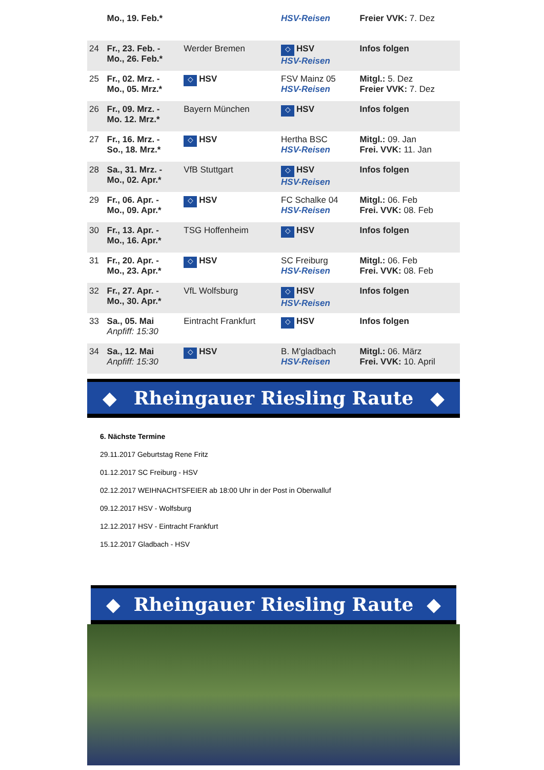| | Mo., 19. Feb.* | | HSV-Reisen | Freier VVK: 7. Dez |
| 24 | Fr., 23. Feb. - Mo., 26. Feb.* | Werder Bremen | ◇ HSV HSV-Reisen | Infos folgen |
| 25 | Fr., 02. Mrz. - Mo., 05. Mrz.* | ◇ HSV | FSV Mainz 05 HSV-Reisen | Mitgl.: 5. Dez Freier VVK: 7. Dez |
| 26 | Fr., 09. Mrz. - Mo. 12. Mrz.* | Bayern München | ◇ HSV | Infos folgen |
| 27 | Fr., 16. Mrz. - So., 18. Mrz.* | ◇ HSV | Hertha BSC HSV-Reisen | Mitgl.: 09. Jan Frei. VVK: 11. Jan |
| 28 | Sa., 31. Mrz. - Mo., 02. Apr.* | VfB Stuttgart | ◇ HSV HSV-Reisen | Infos folgen |
| 29 | Fr., 06. Apr. - Mo., 09. Apr.* | ◇ HSV | FC Schalke 04 HSV-Reisen | Mitgl.: 06. Feb Frei. VVK: 08. Feb |
| 30 | Fr., 13. Apr. - Mo., 16. Apr.* | TSG Hoffenheim | ◇ HSV | Infos folgen |
| 31 | Fr., 20. Apr. - Mo., 23. Apr.* | ◇ HSV | SC Freiburg HSV-Reisen | Mitgl.: 06. Feb Frei. VVK: 08. Feb |
| 32 | Fr., 27. Apr. - Mo., 30. Apr.* | VfL Wolfsburg | ◇ HSV HSV-Reisen | Infos folgen |
| 33 | Sa., 05. Mai Anpfiff: 15:30 | Eintracht Frankfurt | ◇ HSV | Infos folgen |
| 34 | Sa., 12. Mai Anpfiff: 15:30 | ◇ HSV | B. M'gladbach HSV-Reisen | Mitgl.: 06. März Frei. VVK: 10. April |
◆ Rheingauer Riesling Raute ◆
6. Nächste Termine
29.11.2017 Geburtstag Rene Fritz
01.12.2017 SC Freiburg - HSV
02.12.2017 WEIHNACHTSFEIER ab 18:00 Uhr in der Post in Oberwalluf
09.12.2017 HSV - Wolfsburg
12.12.2017 HSV - Eintracht Frankfurt
15.12.2017 Gladbach - HSV
◆ Rheingauer Riesling Raute ◆